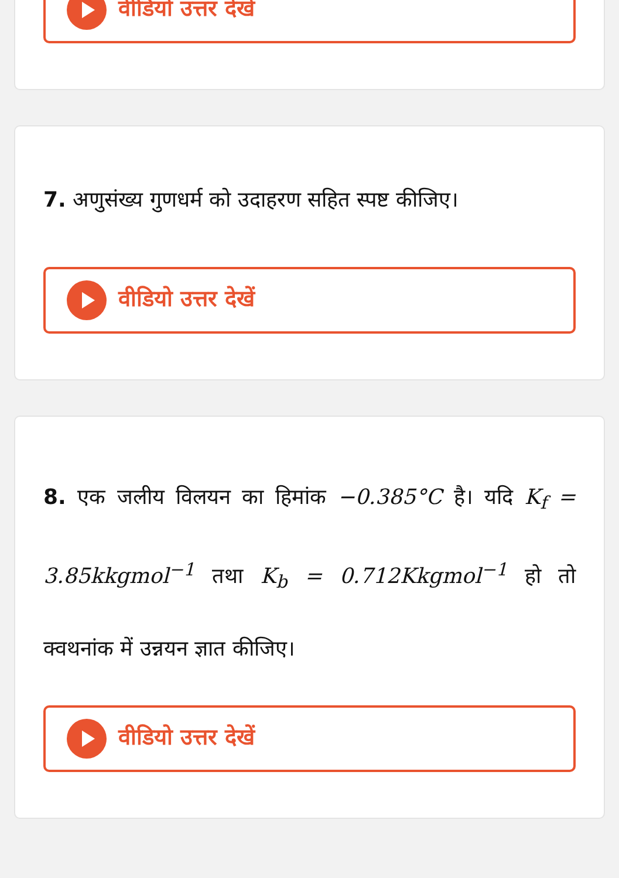वीडियो उत्तर देखें
7. अणुसंख्य गुणधर्म को उदाहरण सहित स्पष्ट कीजिए।
वीडियो उत्तर देखें
8. एक जलीय विलयन का हिमांक −0.385°C है। यदि K<sub>f</sub> = 3.85kkgmol<sup>−1</sup> तथा K<sub>b</sub> = 0.712Kkgmol<sup>−1</sup> हो तो क्वथनांक में उन्नयन ज्ञात कीजिए।
वीडियो उत्तर देखें